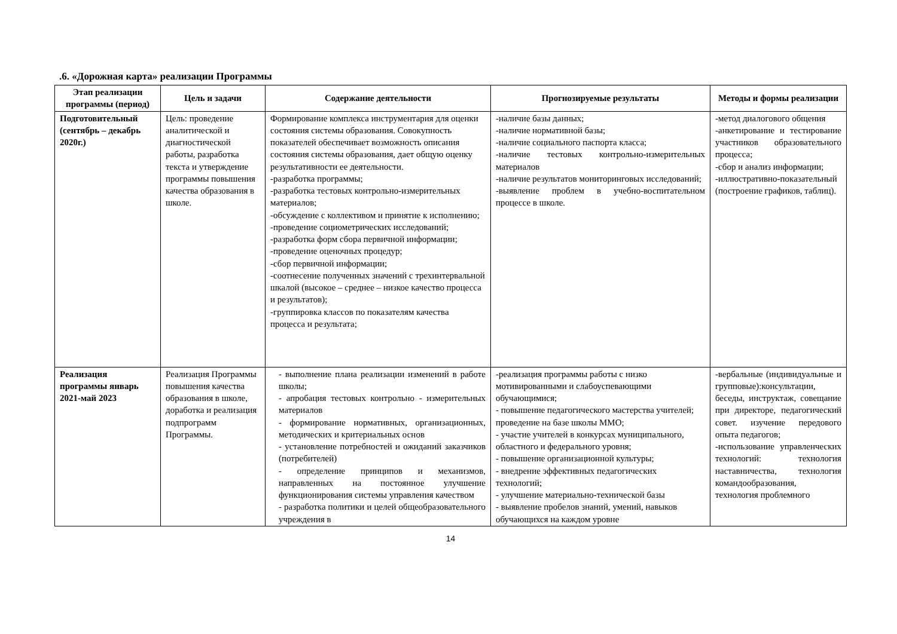.6. «Дорожная карта» реализации Программы
| Этап реализации программы (период) | Цель и задачи | Содержание деятельности | Прогнозируемые результаты | Методы и формы реализации |
| --- | --- | --- | --- | --- |
| Подготовительный (сентябрь – декабрь 2020г.) | Цель: проведение аналитической и диагностической работы, разработка текста и утверждение программы повышения качества образования в школе. | Формирование комплекса инструментария для оценки состояния системы образования. Совокупность показателей обеспечивает возможность описания состояния системы образования, дает общую оценку результативности ее деятельности. -разработка программы; -разработка тестовых контрольно-измерительных материалов; -обсуждение с коллективом и принятие к исполнению; -проведение социометрических исследований; -разработка форм сбора первичной информации; -проведение оценочных процедур; -сбор первичной информации; -соотнесение полученных значений с трехинтервальной шкалой (высокое – среднее – низкое качество процесса и результатов); -группировка классов по показателям качества процесса и результата; | -наличие базы данных; -наличие нормативной базы; -наличие социального паспорта класса; -наличие тестовых контрольно-измерительных материалов -наличие результатов мониторинговых исследований; -выявление проблем в учебно-воспитательном процессе в школе. | -метод диалогового общения -анкетирование и тестирование участников образовательного процесса; -сбор и анализ информации; -иллюстративно-показательный (построение графиков, таблиц). |
| Реализация программы январь 2021-май 2023 | Реализация Программы повышения качества образования в школе, доработка и реализация подпрограмм Программы. | - выполнение плана реализации изменений в работе школы; - апробация тестовых контрольно - измерительных материалов - формирование нормативных, организационных, методических и критериальных основ - установление потребностей и ожиданий заказчиков (потребителей) - определение принципов и механизмов, направленных на постоянное улучшение функционирования системы управления качеством - разработка политики и целей общеобразовательного учреждения в | -реализация программы работы с низко мотивированными и слабоуспевающими обучающимися; - повышение педагогического мастерства учителей; проведение на базе школы ММО; - участие учителей в конкурсах муниципального, областного и федерального уровня; - повышение организационной культуры; - внедрение эффективных педагогических технологий; - улучшение материально-технической базы - выявление пробелов знаний, умений, навыков обучающихся на каждом уровне | -вербальные (индивидуальные и групповые):консультации, беседы, инструктаж, совещание при директоре, педагогический совет. изучение передового опыта педагогов; -использование управленческих технологий: технология наставничества, технология командообразования, технология проблемного |
14